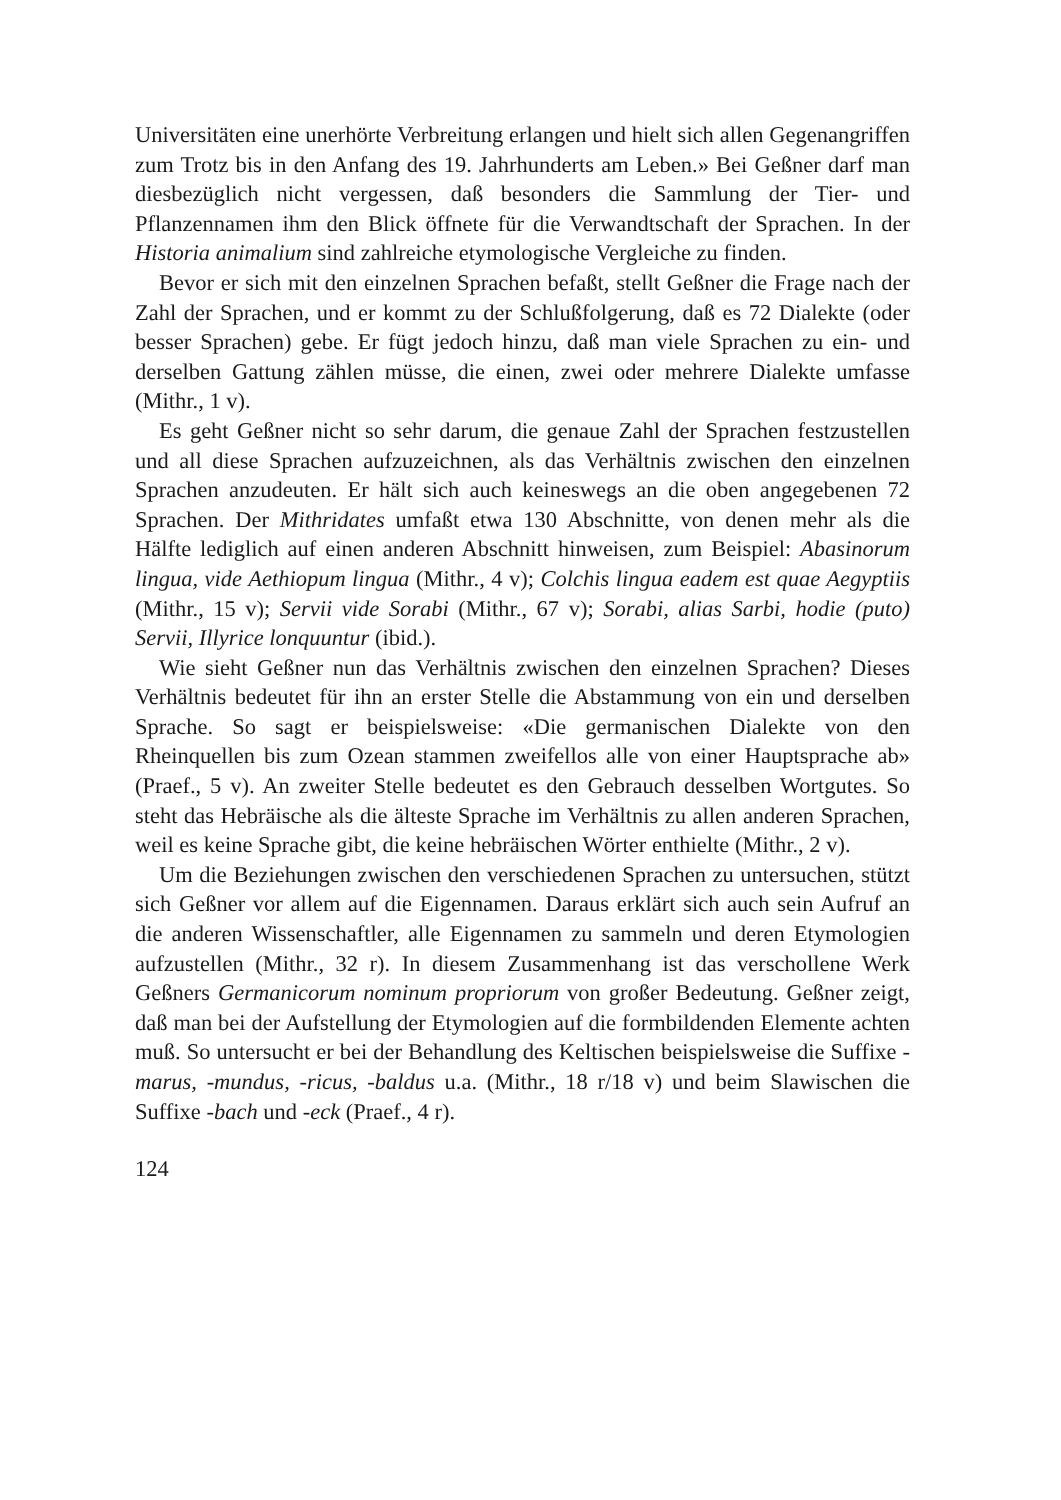Universitäten eine unerhörte Verbreitung erlangen und hielt sich allen Gegenangriffen zum Trotz bis in den Anfang des 19. Jahrhunderts am Leben.» Bei Geßner darf man diesbezüglich nicht vergessen, daß besonders die Sammlung der Tier- und Pflanzennamen ihm den Blick öffnete für die Verwandtschaft der Sprachen. In der Historia animalium sind zahlreiche etymologische Vergleiche zu finden.
Bevor er sich mit den einzelnen Sprachen befaßt, stellt Geßner die Frage nach der Zahl der Sprachen, und er kommt zu der Schlußfolgerung, daß es 72 Dialekte (oder besser Sprachen) gebe. Er fügt jedoch hinzu, daß man viele Sprachen zu ein- und derselben Gattung zählen müsse, die einen, zwei oder mehrere Dialekte umfasse (Mithr., 1 v).
Es geht Geßner nicht so sehr darum, die genaue Zahl der Sprachen festzustellen und all diese Sprachen aufzuzeichnen, als das Verhältnis zwischen den einzelnen Sprachen anzudeuten. Er hält sich auch keineswegs an die oben angegebenen 72 Sprachen. Der Mithridates umfaßt etwa 130 Abschnitte, von denen mehr als die Hälfte lediglich auf einen anderen Abschnitt hinweisen, zum Beispiel: Abasinorum lingua, vide Aethiopum lingua (Mithr., 4 v); Colchis lingua eadem est quae Aegyptiis (Mithr., 15 v); Servii vide Sorabi (Mithr., 67 v); Sorabi, alias Sarbi, hodie (puto) Servii, Illyrice lonquuntur (ibid.).
Wie sieht Geßner nun das Verhältnis zwischen den einzelnen Sprachen? Dieses Verhältnis bedeutet für ihn an erster Stelle die Abstammung von ein und derselben Sprache. So sagt er beispielsweise: «Die germanischen Dialekte von den Rheinquellen bis zum Ozean stammen zweifellos alle von einer Hauptsprache ab» (Praef., 5 v). An zweiter Stelle bedeutet es den Gebrauch desselben Wortgutes. So steht das Hebräische als die älteste Sprache im Verhältnis zu allen anderen Sprachen, weil es keine Sprache gibt, die keine hebräischen Wörter enthielte (Mithr., 2 v).
Um die Beziehungen zwischen den verschiedenen Sprachen zu untersuchen, stützt sich Geßner vor allem auf die Eigennamen. Daraus erklärt sich auch sein Aufruf an die anderen Wissenschaftler, alle Eigennamen zu sammeln und deren Etymologien aufzustellen (Mithr., 32 r). In diesem Zusammenhang ist das verschollene Werk Geßners Germanicorum nominum propriorum von großer Bedeutung. Geßner zeigt, daß man bei der Aufstellung der Etymologien auf die formbildenden Elemente achten muß. So untersucht er bei der Behandlung des Keltischen beispielsweise die Suffixe -marus, -mundus, -ricus, -baldus u.a. (Mithr., 18 r/18 v) und beim Slawischen die Suffixe -bach und -eck (Praef., 4 r).
124